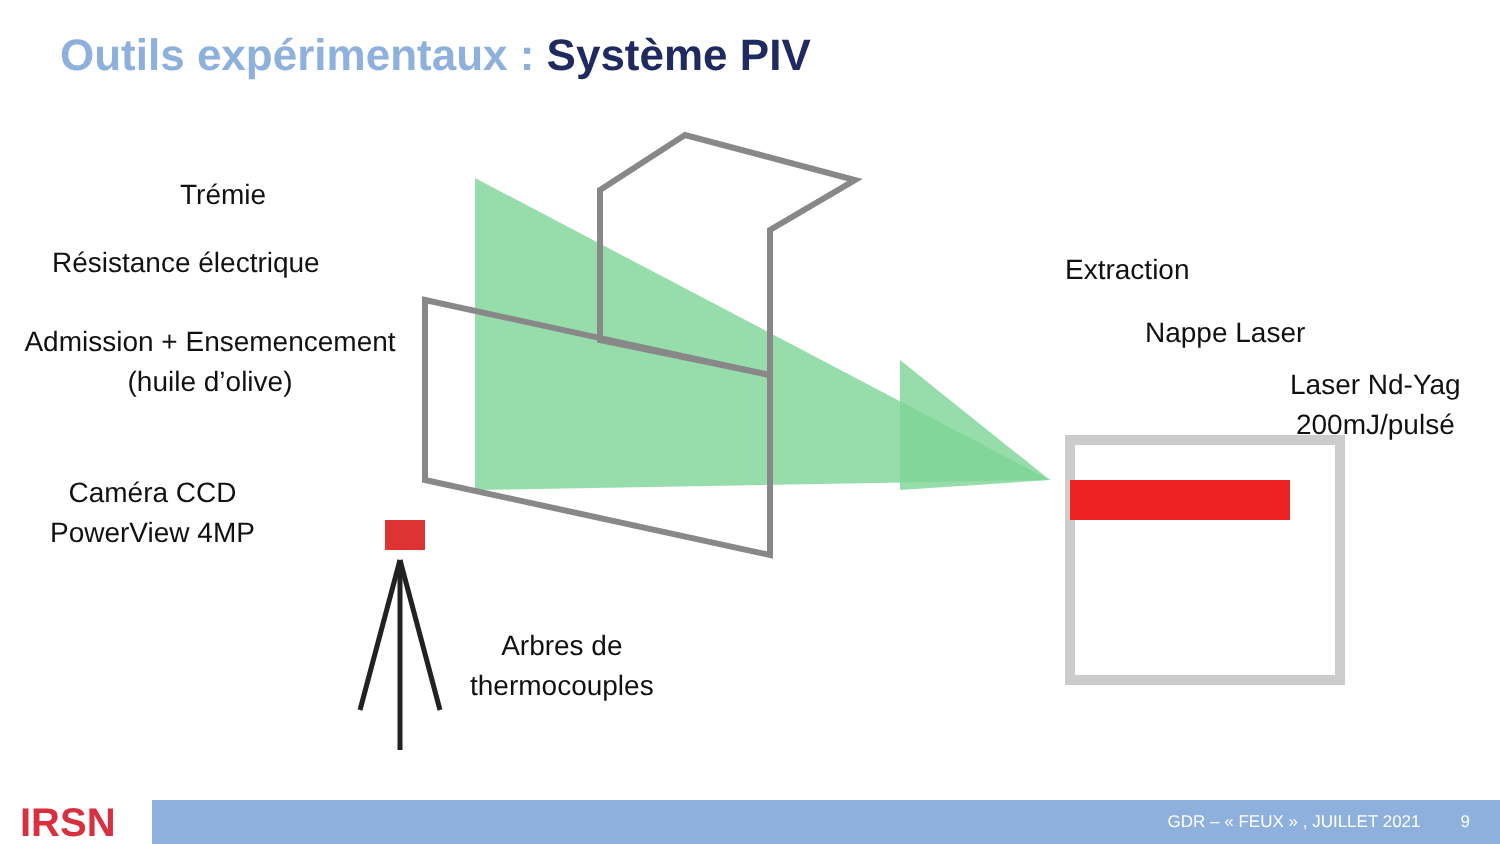Outils expérimentaux : Système PIV
Trémie
Résistance électrique Extraction
Admission + Ensemencement
(huile d’olive)
Nappe Laser
Laser Nd-Yag
200mJ/pulsé
Caméra CCD
PowerView 4MP
Arbres de
thermocouples
IRSN GDR – « FEUX » , JUILLET 2021 9